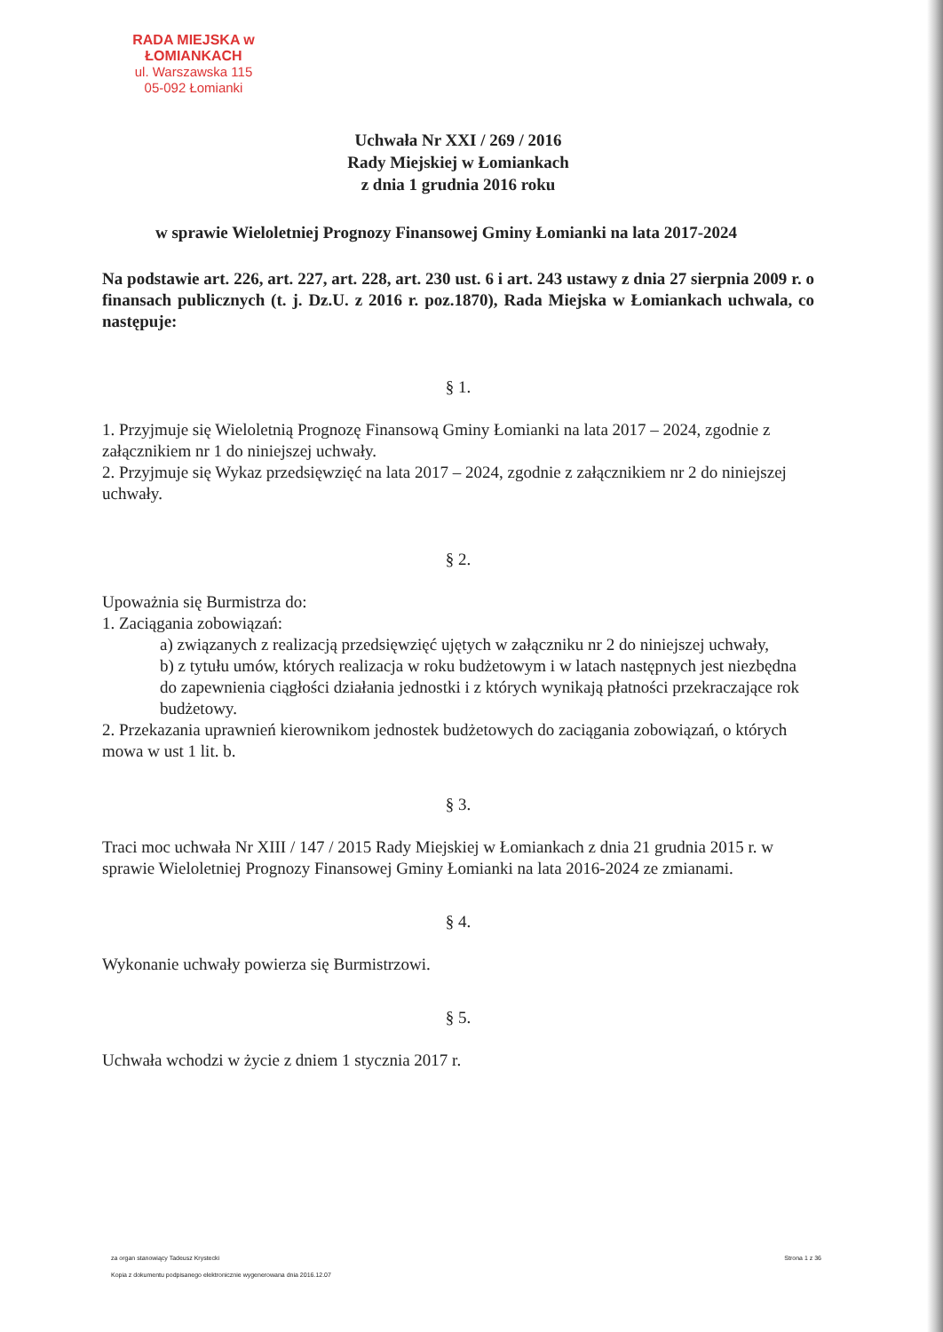RADA MIEJSKA w ŁOMIANKACH
ul. Warszawska 115
05-092 Łomianki
Uchwała Nr XXI / 269 / 2016
Rady Miejskiej w Łomiankach
z dnia 1 grudnia 2016 roku
w sprawie Wieloletniej Prognozy Finansowej Gminy Łomianki na lata 2017-2024
Na podstawie art. 226, art. 227, art. 228, art. 230 ust. 6 i art. 243 ustawy z dnia 27 sierpnia 2009 r. o finansach publicznych (t. j. Dz.U. z 2016 r. poz.1870), Rada Miejska w Łomiankach uchwala, co następuje:
§ 1.
1. Przyjmuje się Wieloletnią Prognozę Finansową Gminy Łomianki na lata 2017 – 2024, zgodnie z załącznikiem nr 1 do niniejszej uchwały.
2. Przyjmuje się Wykaz przedsięwzięć na lata 2017 – 2024, zgodnie z załącznikiem nr 2 do niniejszej uchwały.
§ 2.
Upoważnia się Burmistrza do:
1. Zaciągania zobowiązań:
a) związanych z realizacją przedsięwzięć ujętych w załączniku nr 2 do niniejszej uchwały,
b) z tytułu umów, których realizacja w roku budżetowym i w latach następnych jest niezbędna do zapewnienia ciągłości działania jednostki i z których wynikają płatności przekraczające rok budżetowy.
2. Przekazania uprawnień kierownikom jednostek budżetowych do zaciągania zobowiązań, o których mowa w ust 1 lit. b.
§ 3.
Traci moc uchwała Nr XIII / 147 / 2015 Rady Miejskiej w Łomiankach z dnia 21 grudnia 2015 r. w sprawie Wieloletniej Prognozy Finansowej Gminy Łomianki na lata 2016-2024 ze zmianami.
§ 4.
Wykonanie uchwały powierza się Burmistrzowi.
§ 5.
Uchwała wchodzi w życie z dniem 1 stycznia 2017 r.
za organ stanowiący Tadeusz Krystecki Strona 1 z 36
Kopia z dokumentu podpisanego elektronicznie wygenerowana dnia 2016.12.07